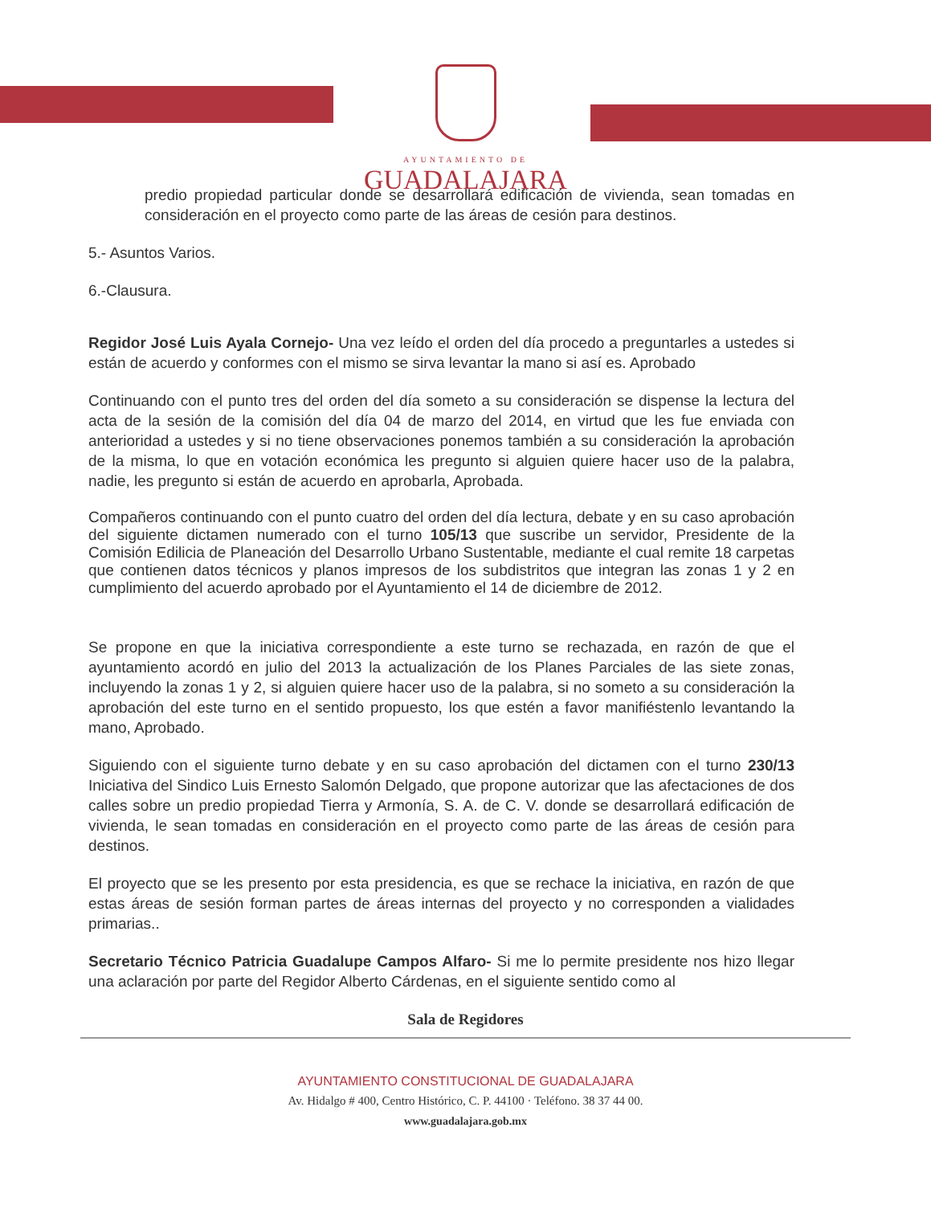AYUNTAMIENTO DE
GUADALAJARA
predio propiedad particular donde se desarrollará edificación de vivienda, sean tomadas en consideración en el proyecto como parte de las áreas de cesión para destinos.
5.- Asuntos Varios.
6.-Clausura.
Regidor José Luis Ayala Cornejo- Una vez leído el orden del día procedo a preguntarles a ustedes si están de acuerdo y conformes con el mismo se sirva levantar la mano si así es. Aprobado
Continuando con el punto tres del orden del día someto a su consideración se dispense la lectura del acta de la sesión de la comisión del día 04 de marzo del 2014, en virtud que les fue enviada con anterioridad a ustedes y si no tiene observaciones ponemos también a su consideración la aprobación de la misma, lo que en votación económica les pregunto si alguien quiere hacer uso de la palabra, nadie, les pregunto si están de acuerdo en aprobarla, Aprobada.
Compañeros continuando con el punto cuatro del orden del día lectura, debate y en su caso aprobación del siguiente dictamen numerado con el turno 105/13 que suscribe un servidor, Presidente de la Comisión Edilicia de Planeación del Desarrollo Urbano Sustentable, mediante el cual remite 18 carpetas que contienen datos técnicos y planos impresos de los subdistritos que integran las zonas 1 y 2 en cumplimiento del acuerdo aprobado por el Ayuntamiento el 14 de diciembre de 2012.
Se propone en que la iniciativa correspondiente a este turno se rechazada, en razón de que el ayuntamiento acordó en julio del 2013 la actualización de los Planes Parciales de las siete zonas, incluyendo la zonas 1 y 2, si alguien quiere hacer uso de la palabra, si no someto a su consideración la aprobación del este turno en el sentido propuesto, los que estén a favor manifiéstenlo levantando la mano, Aprobado.
Siguiendo con el siguiente turno debate y en su caso aprobación del dictamen con el turno 230/13 Iniciativa del Sindico Luis Ernesto Salomón Delgado, que propone autorizar que las afectaciones de dos calles sobre un predio propiedad Tierra y Armonía, S. A. de C. V. donde se desarrollará edificación de vivienda, le sean tomadas en consideración en el proyecto como parte de las áreas de cesión para destinos.
El proyecto que se les presento por esta presidencia, es que se rechace la iniciativa, en razón de que estas áreas de sesión forman partes de áreas internas del proyecto y no corresponden a vialidades primarias..
Secretario Técnico Patricia Guadalupe Campos Alfaro- Si me lo permite presidente nos hizo llegar una aclaración por parte del Regidor Alberto Cárdenas, en el siguiente sentido como al
Sala de Regidores
AYUNTAMIENTO CONSTITUCIONAL DE GUADALAJARA
Av. Hidalgo # 400, Centro Histórico, C. P. 44100 · Teléfono. 38 37 44 00.
www.guadalajara.gob.mx